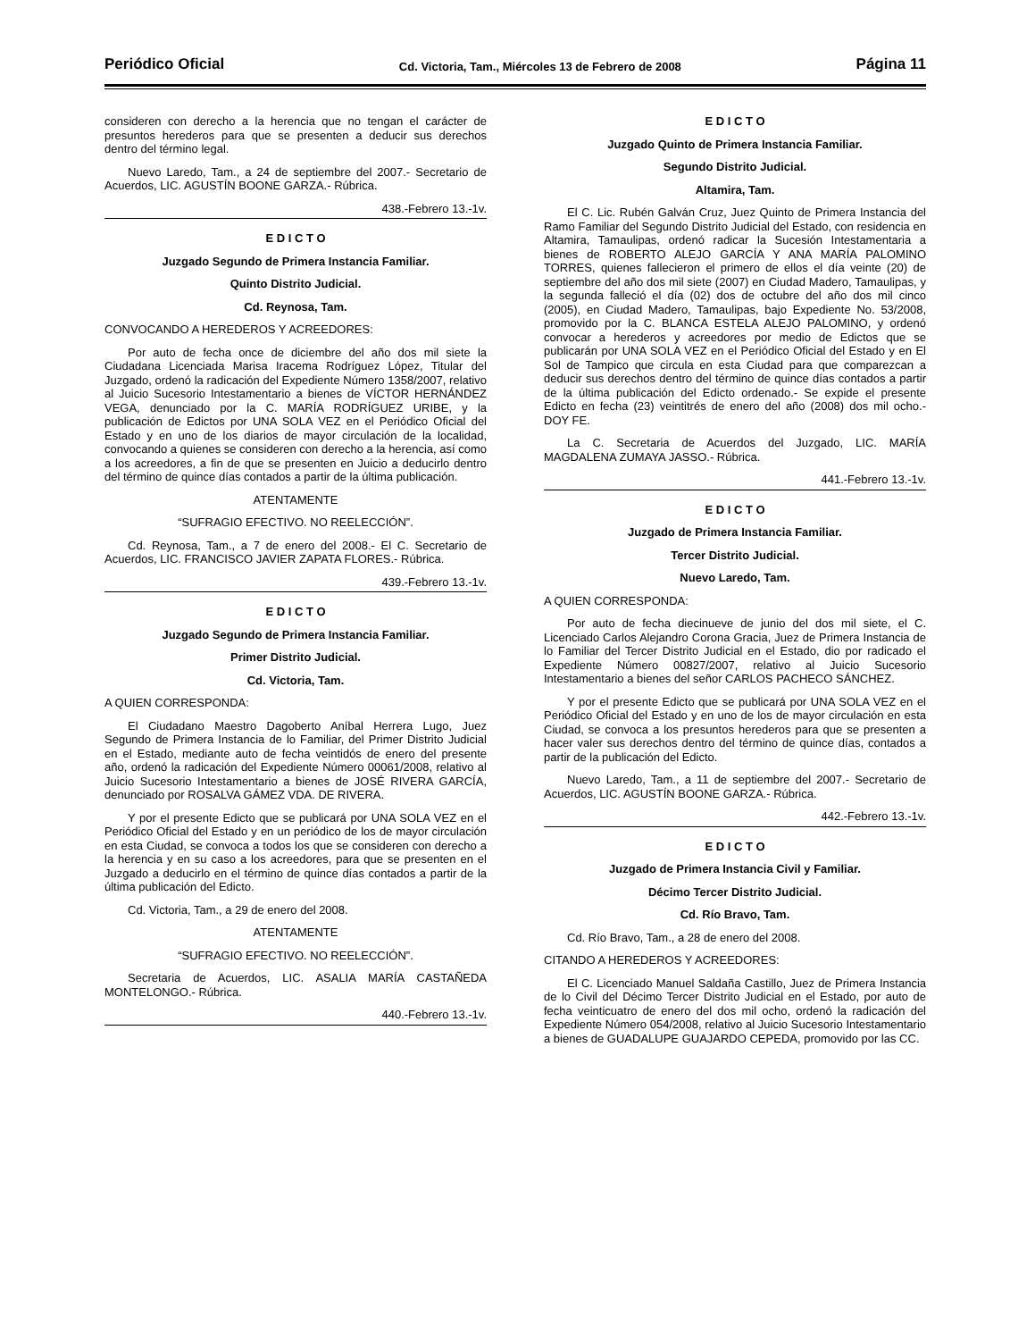Periódico Oficial Cd. Victoria, Tam., Miércoles 13 de Febrero de 2008 Página 11
consideren con derecho a la herencia que no tengan el carácter de presuntos herederos para que se presenten a deducir sus derechos dentro del término legal.
Nuevo Laredo, Tam., a 24 de septiembre del 2007.- Secretario de Acuerdos, LIC. AGUSTÍN BOONE GARZA.- Rúbrica.
438.-Febrero 13.-1v.
E D I C T O
Juzgado Segundo de Primera Instancia Familiar.
Quinto Distrito Judicial.
Cd. Reynosa, Tam.
CONVOCANDO A HEREDEROS Y ACREEDORES:
Por auto de fecha once de diciembre del año dos mil siete la Ciudadana Licenciada Marisa Iracema Rodríguez López, Titular del Juzgado, ordenó la radicación del Expediente Número 1358/2007, relativo al Juicio Sucesorio Intestamentario a bienes de VÍCTOR HERNÁNDEZ VEGA, denunciado por la C. MARÍA RODRÍGUEZ URIBE, y la publicación de Edictos por UNA SOLA VEZ en el Periódico Oficial del Estado y en uno de los diarios de mayor circulación de la localidad, convocando a quienes se consideren con derecho a la herencia, así como a los acreedores, a fin de que se presenten en Juicio a deducirlo dentro del término de quince días contados a partir de la última publicación.
ATENTAMENTE
“SUFRAGIO EFECTIVO. NO REELECCIÓN”.
Cd. Reynosa, Tam., a 7 de enero del 2008.- El C. Secretario de Acuerdos, LIC. FRANCISCO JAVIER ZAPATA FLORES.- Rúbrica.
439.-Febrero 13.-1v.
E D I C T O
Juzgado Segundo de Primera Instancia Familiar.
Primer Distrito Judicial.
Cd. Victoria, Tam.
A QUIEN CORRESPONDA:
El Ciudadano Maestro Dagoberto Aníbal Herrera Lugo, Juez Segundo de Primera Instancia de lo Familiar, del Primer Distrito Judicial en el Estado, mediante auto de fecha veintidós de enero del presente año, ordenó la radicación del Expediente Número 00061/2008, relativo al Juicio Sucesorio Intestamentario a bienes de JOSÉ RIVERA GARCÍA, denunciado por ROSALVA GÁMEZ VDA. DE RIVERA.
Y por el presente Edicto que se publicará por UNA SOLA VEZ en el Periódico Oficial del Estado y en un periódico de los de mayor circulación en esta Ciudad, se convoca a todos los que se consideren con derecho a la herencia y en su caso a los acreedores, para que se presenten en el Juzgado a deducirlo en el término de quince días contados a partir de la última publicación del Edicto.
Cd. Victoria, Tam., a 29 de enero del 2008.
ATENTAMENTE
“SUFRAGIO EFECTIVO. NO REELECCIÓN”.
Secretaria de Acuerdos, LIC. ASALIA MARÍA CASTAÑEDA MONTELONGO.- Rúbrica.
440.-Febrero 13.-1v.
E D I C T O
Juzgado Quinto de Primera Instancia Familiar.
Segundo Distrito Judicial.
Altamira, Tam.
El C. Lic. Rubén Galván Cruz, Juez Quinto de Primera Instancia del Ramo Familiar del Segundo Distrito Judicial del Estado, con residencia en Altamira, Tamaulipas, ordenó radicar la Sucesión Intestamentaria a bienes de ROBERTO ALEJO GARCÍA Y ANA MARÍA PALOMINO TORRES, quienes fallecieron el primero de ellos el día veinte (20) de septiembre del año dos mil siete (2007) en Ciudad Madero, Tamaulipas, y la segunda falleció el día (02) dos de octubre del año dos mil cinco (2005), en Ciudad Madero, Tamaulipas, bajo Expediente No. 53/2008, promovido por la C. BLANCA ESTELA ALEJO PALOMINO, y ordenó convocar a herederos y acreedores por medio de Edictos que se publicarán por UNA SOLA VEZ en el Periódico Oficial del Estado y en El Sol de Tampico que circula en esta Ciudad para que comparezcan a deducir sus derechos dentro del término de quince días contados a partir de la última publicación del Edicto ordenado.- Se expide el presente Edicto en fecha (23) veintitrés de enero del año (2008) dos mil ocho.- DOY FE.
La C. Secretaria de Acuerdos del Juzgado, LIC. MARÍA MAGDALENA ZUMAYA JASSO.- Rúbrica.
441.-Febrero 13.-1v.
E D I C T O
Juzgado de Primera Instancia Familiar.
Tercer Distrito Judicial.
Nuevo Laredo, Tam.
A QUIEN CORRESPONDA:
Por auto de fecha diecinueve de junio del dos mil siete, el C. Licenciado Carlos Alejandro Corona Gracia, Juez de Primera Instancia de lo Familiar del Tercer Distrito Judicial en el Estado, dio por radicado el Expediente Número 00827/2007, relativo al Juicio Sucesorio Intestamentario a bienes del señor CARLOS PACHECO SÁNCHEZ.
Y por el presente Edicto que se publicará por UNA SOLA VEZ en el Periódico Oficial del Estado y en uno de los de mayor circulación en esta Ciudad, se convoca a los presuntos herederos para que se presenten a hacer valer sus derechos dentro del término de quince días, contados a partir de la publicación del Edicto.
Nuevo Laredo, Tam., a 11 de septiembre del 2007.- Secretario de Acuerdos, LIC. AGUSTÍN BOONE GARZA.- Rúbrica.
442.-Febrero 13.-1v.
E D I C T O
Juzgado de Primera Instancia Civil y Familiar.
Décimo Tercer Distrito Judicial.
Cd. Río Bravo, Tam.
Cd. Río Bravo, Tam., a 28 de enero del 2008.
CITANDO A HEREDEROS Y ACREEDORES:
El C. Licenciado Manuel Saldaña Castillo, Juez de Primera Instancia de lo Civil del Décimo Tercer Distrito Judicial en el Estado, por auto de fecha veinticuatro de enero del dos mil ocho, ordenó la radicación del Expediente Número 054/2008, relativo al Juicio Sucesorio Intestamentario a bienes de GUADALUPE GUAJARDO CEPEDA, promovido por las CC.